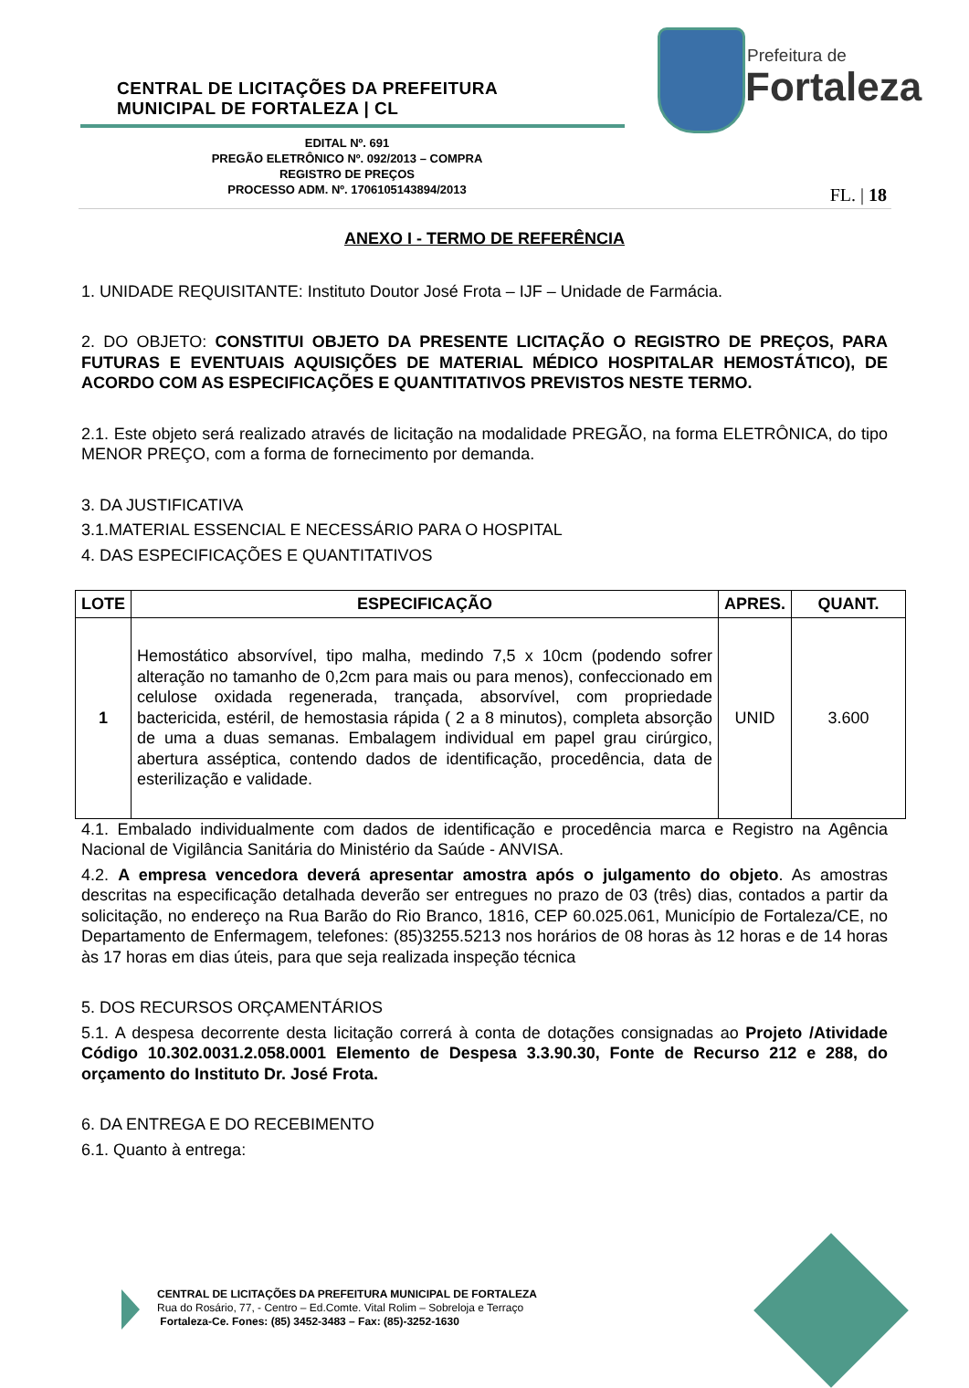CENTRAL DE LICITAÇÕES DA PREFEITURA
MUNICIPAL DE FORTALEZA | CL
EDITAL Nº. 691
PREGÃO ELETRÔNICO Nº. 092/2013 – COMPRA
REGISTRO DE PREÇOS
PROCESSO ADM. Nº. 1706105143894/2013
Prefeitura de
Fortaleza
FL. | 18
ANEXO I - TERMO DE REFERÊNCIA
1. UNIDADE REQUISITANTE: Instituto Doutor José Frota – IJF – Unidade de Farmácia.
2. DO OBJETO: CONSTITUI OBJETO DA PRESENTE LICITAÇÃO O REGISTRO DE PREÇOS, PARA FUTURAS E EVENTUAIS AQUISIÇÕES DE MATERIAL MÉDICO HOSPITALAR HEMOSTÁTICO), DE ACORDO COM AS ESPECIFICAÇÕES E QUANTITATIVOS PREVISTOS NESTE TERMO.
2.1. Este objeto será realizado através de licitação na modalidade PREGÃO, na forma ELETRÔNICA, do tipo MENOR PREÇO, com a forma de fornecimento por demanda.
3. DA JUSTIFICATIVA
3.1.MATERIAL ESSENCIAL E NECESSÁRIO PARA O HOSPITAL
4. DAS ESPECIFICAÇÕES E QUANTITATIVOS
| LOTE | ESPECIFICAÇÃO | APRES. | QUANT. |
| --- | --- | --- | --- |
| 1 | Hemostático absorvível, tipo malha, medindo 7,5 x 10cm (podendo sofrer alteração no tamanho de 0,2cm para mais ou para menos), confeccionado em celulose oxidada regenerada, trançada, absorvível, com propriedade bactericida, estéril, de hemostasia rápida ( 2 a 8 minutos), completa absorção de uma a duas semanas. Embalagem individual em papel grau cirúrgico, abertura asséptica, contendo dados de identificação, procedência, data de esterilização e validade. | UNID | 3.600 |
4.1. Embalado individualmente com dados de identificação e procedência marca e Registro na Agência Nacional de Vigilância Sanitária do Ministério da Saúde - ANVISA.
4.2. A empresa vencedora deverá apresentar amostra após o julgamento do objeto. As amostras descritas na especificação detalhada deverão ser entregues no prazo de 03 (três) dias, contados a partir da solicitação, no endereço na Rua Barão do Rio Branco, 1816, CEP 60.025.061, Município de Fortaleza/CE, no Departamento de Enfermagem, telefones: (85)3255.5213 nos horários de 08 horas às 12 horas e de 14 horas às 17 horas em dias úteis, para que seja realizada inspeção técnica
5. DOS RECURSOS ORÇAMENTÁRIOS
5.1. A despesa decorrente desta licitação correrá à conta de dotações consignadas ao Projeto /Atividade Código 10.302.0031.2.058.0001 Elemento de Despesa 3.3.90.30, Fonte de Recurso 212 e 288, do orçamento do Instituto Dr. José Frota.
6. DA ENTREGA E DO RECEBIMENTO
6.1. Quanto à entrega:
CENTRAL DE LICITAÇÕES DA PREFEITURA MUNICIPAL DE FORTALEZA
Rua do Rosário, 77, - Centro – Ed.Comte. Vital Rolim – Sobreloja e Terraço
Fortaleza-Ce. Fones: (85) 3452-3483 – Fax: (85)-3252-1630